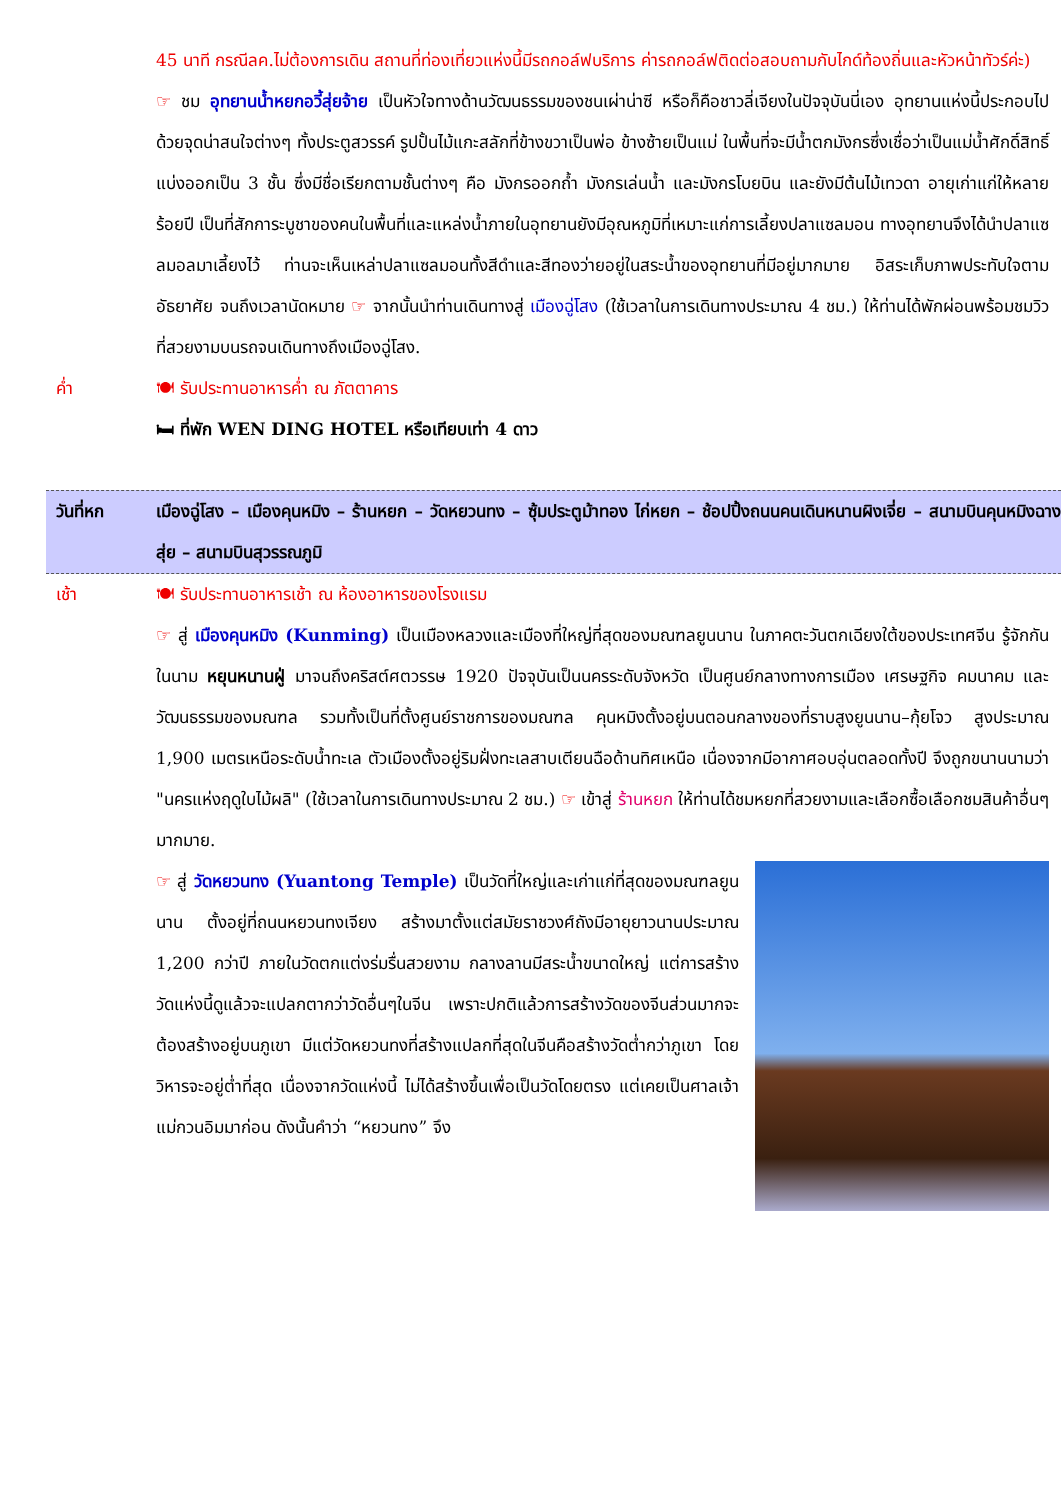45 นาที กรณีลค.ไม่ต้องการเดิน สถานที่ท่องเที่ยวแห่งนี้มีรถกอล์ฟบริการ ค่ารถกอล์ฟติดต่อสอบถามกับไกด์ท้องถิ่นและหัวหน้าทัวร์ค่ะ)
☞ ชม อุทยานน้ำหยกอวี้สุ่ยจ้าย เป็นหัวใจทางด้านวัฒนธรรมของชนเผ่าน่าซี หรือก็คือชาวลี่เจียงในปัจจุบันนี่เอง อุทยานแห่งนี้ประกอบไปด้วยจุดน่าสนใจต่างๆ ทั้งประตูสวรรค์ รูปปั้นไม้แกะสลักที่ข้างขวาเป็นพ่อ ข้างซ้ายเป็นแม่ ในพื้นที่จะมีน้ำตกมังกรซึ่งเชื่อว่าเป็นแม่น้ำศักดิ์สิทธิ์ แบ่งออกเป็น 3 ชั้น ซึ่งมีชื่อเรียกตามชั้นต่างๆ คือ มังกรออกถ้ำ มังกรเล่นน้ำ และมังกรโบยบิน และยังมีต้นไม้เทวดา อายุเก่าแก่ให้หลายร้อยปี เป็นที่สักการะบูชาของคนในพื้นที่และแหล่งน้ำภายในอุทยานยังมีอุณหภูมิที่เหมาะแก่การเลี้ยงปลาแซลมอน ทางอุทยานจึงได้นำปลาแซลมอลมาเลี้ยงไว้ ท่านจะเห็นเหล่าปลาแซลมอนทั้งสีดำและสีทองว่ายอยู่ในสระน้ำของอุทยานที่มีอยู่มากมาย อิสระเก็บภาพประทับใจตามอัธยาศัย จนถึงเวลานัดหมาย ☞ จากนั้นนำท่านเดินทางสู่ เมืองฉู่โสง (ใช้เวลาในการเดินทางประมาณ 4 ชม.) ให้ท่านได้พักผ่อนพร้อมชมวิวที่สวยงามบนรถจนเดินทางถึงเมืองฉู่โสง.
ค่ำ 🍽 รับประทานอาหารค่ำ ณ ภัตตาคาร
🛏 ที่พัก WEN DING HOTEL หรือเทียบเท่า 4 ดาว
วันที่หก เมืองฉู่โสง – เมืองคุนหมิง – ร้านหยก – วัดหยวนทง – ซุ้มประตูม้าทอง ไก่หยก – ช้อปปิ้งถนนคนเดินหนานผิงเจี่ย – สนามบินคุนหมิงฉางสุ่ย – สนามบินสุวรรณภูมิ
เช้า 🍽 รับประทานอาหารเช้า ณ ห้องอาหารของโรงแรม
☞ สู่ เมืองคุนหมิง (Kunming) เป็นเมืองหลวงและเมืองที่ใหญ่ที่สุดของมณฑลยูนนาน ในภาคตะวันตกเฉียงใต้ของประเทศจีน รู้จักกันในนาม หยุนหนานฝู่ มาจนถึงคริสต์ศตวรรษ 1920 ปัจจุบันเป็นนครระดับจังหวัด เป็นศูนย์กลางทางการเมือง เศรษฐกิจ คมนาคม และวัฒนธรรมของมณฑล รวมทั้งเป็นที่ตั้งศูนย์ราชการของมณฑล คุนหมิงตั้งอยู่บนตอนกลางของที่ราบสูงยูนนาน–กุ้ยโจว สูงประมาณ 1,900 เมตรเหนือระดับน้ำทะเล ตัวเมืองตั้งอยู่ริมฝั่งทะเลสาบเตียนฉือด้านทิศเหนือ เนื่องจากมีอากาศอบอุ่นตลอดทั้งปี จึงถูกขนานนามว่า "นครแห่งฤดูใบไม้ผลิ" (ใช้เวลาในการเดินทางประมาณ 2 ชม.) ☞ เข้าสู่ ร้านหยก ให้ท่านได้ชมหยกที่สวยงามและเลือกซื้อเลือกชมสินค้าอื่นๆ มากมาย.
☞ สู่ วัดหยวนทง (Yuantong Temple) เป็นวัดที่ใหญ่และเก่าแก่ที่สุดของมณฑลยูนนาน ตั้งอยู่ที่ถนนหยวนทงเจียง สร้างมาตั้งแต่สมัยราชวงศ์ถังมีอายุยาวนานประมาณ 1,200 กว่าปี ภายในวัดตกแต่งร่มรื่นสวยงาม กลางลานมีสระน้ำขนาดใหญ่ แต่การสร้างวัดแห่งนี้ดูแล้วจะแปลกตากว่าวัดอื่นๆในจีน เพราะปกติแล้วการสร้างวัดของจีนส่วนมากจะต้องสร้างอยู่บนภูเขา มีแต่วัดหยวนทงที่สร้างแปลกที่สุดในจีนคือสร้างวัดต่ำกว่าภูเขา โดยวิหารจะอยู่ต่ำที่สุด เนื่องจากวัดแห่งนี้ ไม่ได้สร้างขึ้นเพื่อเป็นวัดโดยตรง แต่เคยเป็นศาลเจ้าแม่กวนอิมมาก่อน ดังนั้นคำว่า “หยวนทง” จึง